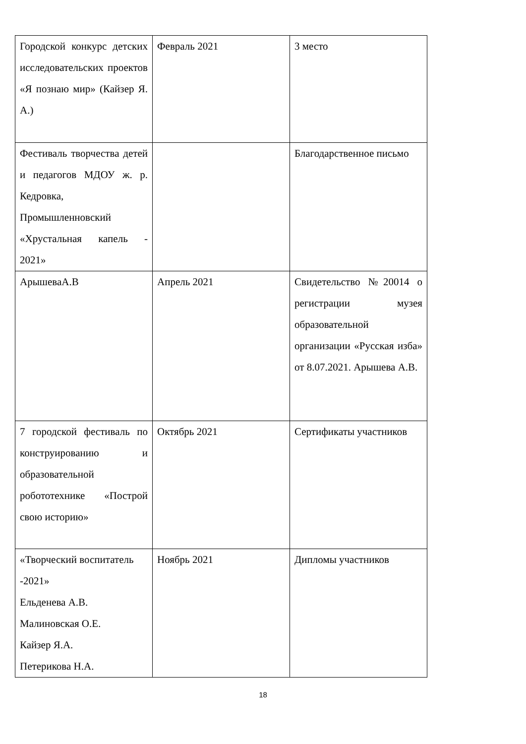| Городской конкурс детских исследовательских проектов «Я познаю мир» (Кайзер Я. А.) | Февраль 2021 | 3 место |
| Фестиваль творчества детей и педагогов МДОУ ж. р. Кедровка, Промышленновский «Хрустальная капель - 2021» | | Благодарственное письмо |
| АрышеваА.В | Апрель 2021 | Свидетельство №20014 о регистрации музея образовательной организации «Русская изба» от 8.07.2021. Арышева А.В. |
| 7 городской фестиваль по конструированию и образовательной робототехнике «Построй свою историю» | Октябрь 2021 | Сертификаты участников |
| «Творческий воспитатель -2021» Ельденева А.В. Малиновская О.Е. Кайзер Я.А. Петерикова Н.А. | Ноябрь 2021 | Дипломы участников |
18